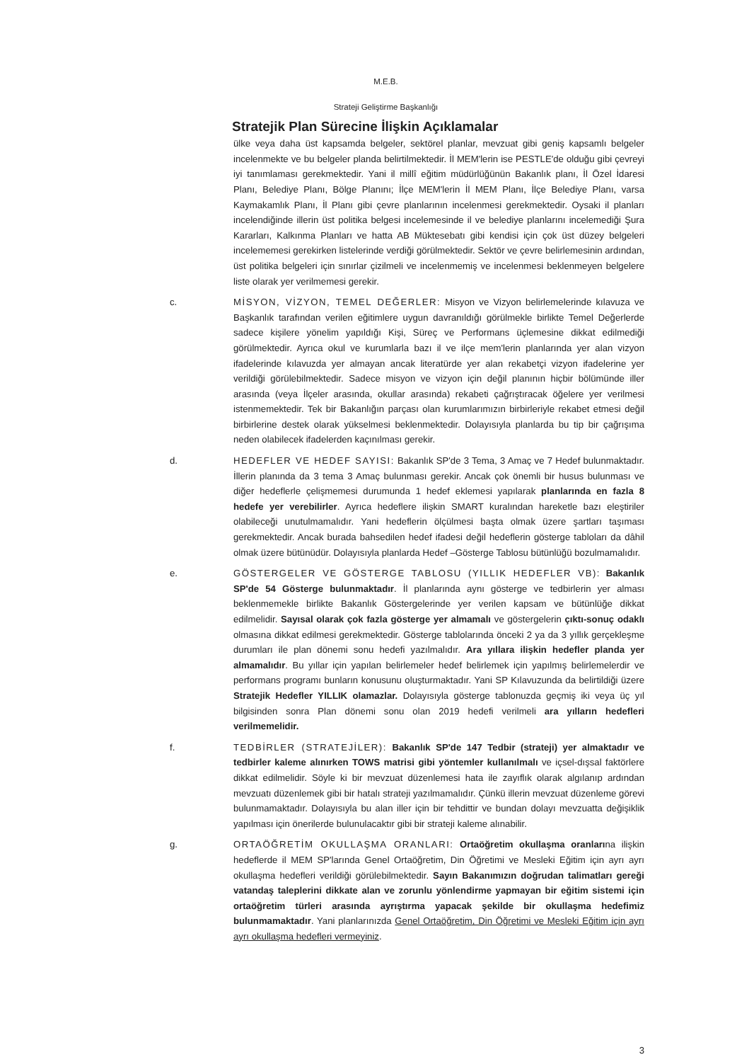M.E.B.
Strateji Geliştirme Başkanlığı
Stratejik Plan Sürecine İlişkin Açıklamalar
ülke veya daha üst kapsamda belgeler, sektörel planlar, mevzuat gibi geniş kapsamlı belgeler incelenmekte ve bu belgeler planda belirtilmektedir. İl MEM'lerin ise PESTLE'de olduğu gibi çevreyi iyi tanımlaması gerekmektedir. Yani il millî eğitim müdürlüğünün Bakanlık planı, İl Özel İdaresi Planı, Belediye Planı, Bölge Planını; İlçe MEM'lerin İl MEM Planı, İlçe Belediye Planı, varsa Kaymakamlık Planı, İl Planı gibi çevre planlarının incelenmesi gerekmektedir. Oysaki il planları incelendiğinde illerin üst politika belgesi incelemesinde il ve belediye planlarını incelemediği Şura Kararları, Kalkınma Planları ve hatta AB Müktesebatı gibi kendisi için çok üst düzey belgeleri incelememesi gerekirken listelerinde verdiği görülmektedir. Sektör ve çevre belirlemesinin ardından, üst politika belgeleri için sınırlar çizilmeli ve incelenmemiş ve incelenmesi beklenmeyen belgelere liste olarak yer verilmemesi gerekir.
c. MİSYON, VİZYON, TEMEL DEĞERLER: Misyon ve Vizyon belirlemelerinde kılavuza ve Başkanlık tarafından verilen eğitimlere uygun davranıldığı görülmekle birlikte Temel Değerlerde sadece kişilere yönelim yapıldığı Kişi, Süreç ve Performans üçlemesine dikkat edilmediği görülmektedir. Ayrıca okul ve kurumlarla bazı il ve ilçe mem'lerin planlarında yer alan vizyon ifadelerinde kılavuzda yer almayan ancak literatürde yer alan rekabetçi vizyon ifadelerine yer verildiği görülebilmektedir. Sadece misyon ve vizyon için değil planının hiçbir bölümünde iller arasında (veya İlçeler arasında, okullar arasında) rekabeti çağrıştıracak öğelere yer verilmesi istenmemektedir. Tek bir Bakanlığın parçası olan kurumlarımızın birbirleriyle rekabet etmesi değil birbirlerine destek olarak yükselmesi beklenmektedir. Dolayısıyla planlarda bu tip bir çağrışıma neden olabilecek ifadelerden kaçınılması gerekir.
d. HEDEFLER VE HEDEF SAYISI: Bakanlık SP'de 3 Tema, 3 Amaç ve 7 Hedef bulunmaktadır. İllerin planında da 3 tema 3 Amaç bulunması gerekir. Ancak çok önemli bir husus bulunması ve diğer hedeflerle çelişmemesi durumunda 1 hedef eklemesi yapılarak planlarında en fazla 8 hedefe yer verebilirler. Ayrıca hedeflere ilişkin SMART kuralından hareketle bazı eleştiriler olabileceği unutulmamalıdır. Yani hedeflerin ölçülmesi başta olmak üzere şartları taşıması gerekmektedir. Ancak burada bahsedilen hedef ifadesi değil hedeflerin gösterge tabloları da dâhil olmak üzere bütünüdür. Dolayısıyla planlarda Hedef –Gösterge Tablosu bütünlüğü bozulmamalıdır.
e. GÖSTERGELER VE GÖSTERGE TABLOSU (YILLIK HEDEFLER VB): Bakanlık SP'de 54 Gösterge bulunmaktadır. İl planlarında aynı gösterge ve tedbirlerin yer alması beklenmemekle birlikte Bakanlık Göstergelerinde yer verilen kapsam ve bütünlüğe dikkat edilmelidir. Sayısal olarak çok fazla gösterge yer almamalı ve göstergelerin çıktı-sonuç odaklı olmasına dikkat edilmesi gerekmektedir. Gösterge tablolarında önceki 2 ya da 3 yıllık gerçekleşme durumları ile plan dönemi sonu hedefi yazılmalıdır. Ara yıllara ilişkin hedefler planda yer almamalıdır. Bu yıllar için yapılan belirlemeler hedef belirlemek için yapılmış belirlemelerdir ve performans programı bunların konusunu oluşturmaktadır. Yani SP Kılavuzunda da belirtildiği üzere Stratejik Hedefler YILLIK olamazlar. Dolayısıyla gösterge tablonuzda geçmiş iki veya üç yıl bilgisinden sonra Plan dönemi sonu olan 2019 hedefi verilmeli ara yılların hedefleri verilmemelidir.
f. TEDBİRLER (STRATEJİLER): Bakanlık SP'de 147 Tedbir (strateji) yer almaktadır ve tedbirler kaleme alınırken TOWS matrisi gibi yöntemler kullanılmalı ve içsel-dışsal faktörlere dikkat edilmelidir. Söyle ki bir mevzuat düzenlemesi hata ile zayıflık olarak algılanıp ardından mevzuatı düzenlemek gibi bir hatalı strateji yazılmamalıdır. Çünkü illerin mevzuat düzenleme görevi bulunmamaktadır. Dolayısıyla bu alan iller için bir tehdittir ve bundan dolayı mevzuatta değişiklik yapılması için önerilerde bulunulacaktır gibi bir strateji kaleme alınabilir.
g. ORTAÖĞRETİM OKULLAŞMA ORANLARI: Ortaöğretim okullaşma oranlarına ilişkin hedeflerde il MEM SP'larında Genel Ortaöğretim, Din Öğretimi ve Mesleki Eğitim için ayrı ayrı okullaşma hedefleri verildiği görülebilmektedir. Sayın Bakanımızın doğrudan talimatları gereği vatandaş taleplerini dikkate alan ve zorunlu yönlendirme yapmayan bir eğitim sistemi için ortaöğretim türleri arasında ayrıştırma yapacak şekilde bir okullaşma hedefimiz bulunmamaktadır. Yani planlarınızda Genel Ortaöğretim, Din Öğretimi ve Mesleki Eğitim için ayrı ayrı okullaşma hedefleri vermeyiniz.
3